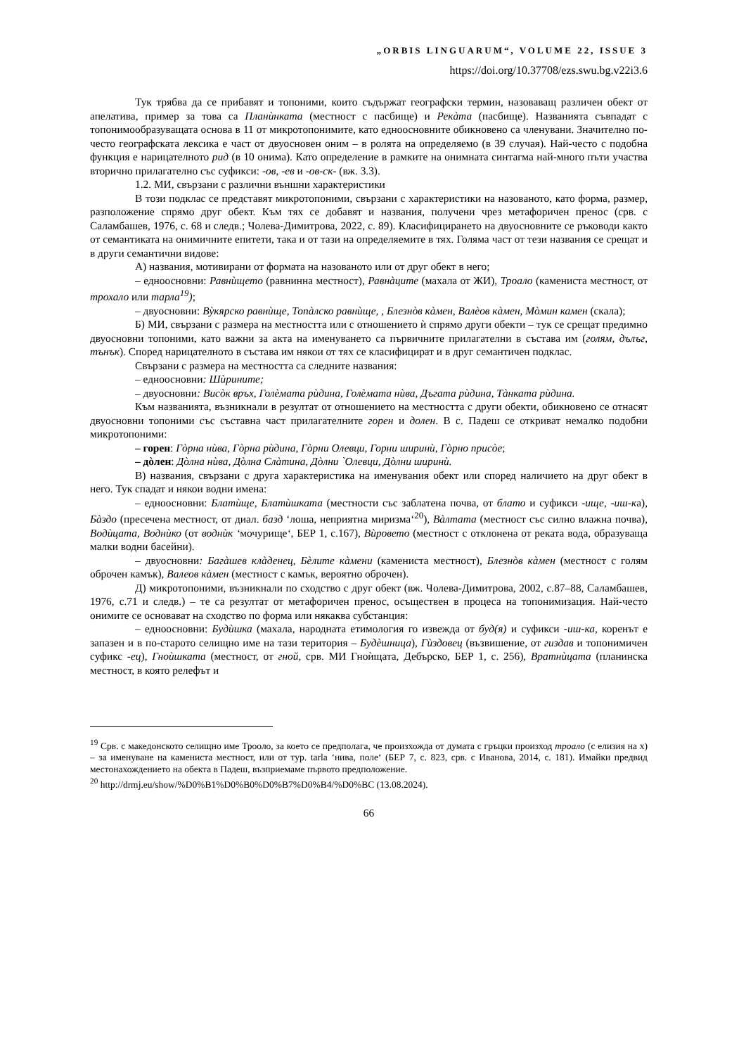„ORBIS LINGUARUM“, VOLUME 22, ISSUE 3
https://doi.org/10.37708/ezs.swu.bg.v22i3.6
Тук трябва да се прибавят и топоними, които съдържат географски термин, назоваващ различен обект от апелатива, пример за това са Планѝнката (местност с пасбище) и Рекàта (пасбище). Названията съвпадат с топонимообразуващата основа в 11 от микротопонимите, като едноосновните обикновено са членувани. Значително по-често географската лексика е част от двуосновен оним – в ролята на определяемо (в 39 случая). Най-често с подобна функция е нарицателното рид (в 10 онима). Като определение в рамките на онимната синтагма най-много пъти участва вторично прилагателно със суфикси: -ов, -ев и -ов-ск- (вж. 3.3).
1.2. МИ, свързани с различни външни характеристики
В този подклас се представят микротопоними, свързани с характеристики на назованото, като форма, размер, разположение спрямо друг обект. Към тях се добавят и названия, получени чрез метафоричен пренос (срв. с Саламбашев, 1976, с. 68 и следв.; Чолева-Димитрова, 2022, с. 89). Класифицирането на двуосновните се ръководи както от семантиката на онимичните епитети, така и от тази на определяемите в тях. Голяма част от тези названия се срещат и в други семантични видове:
А) названия, мотивирани от формата на назованото или от друг обект в него;
– едноосновни: Равнѝщето (равнинна местност), Равнàците (махала от ЖИ), Троало (камениста местност, от трохало или тарла<sup>19</sup>);
– двуосновни: Вỳкярско равнѝще, Топàлско равнѝще, , Блезнòв кàмен, Валèов кàмен, Мòмин камен (скала);
Б) МИ, свързани с размера на местността или с отношението ѝ спрямо други обекти – тук се срещат предимно двуосновни топоними, като важни за акта на именуването са първичните прилагателни в състава им (голям, дълъг, тънък). Според нарицателното в състава им някои от тях се класифицират и в друг семантичен подклас.
Свързани с размера на местността са следните названия:
– едноосновни: Шѝрините;
– двуосновни: Висòк връх, Голèмата рѝдина, Голèмата нѝва, Дъгата рѝдина, Тàнката рѝдина.
Към названията, възникнали в резултат от отношението на местността с други обекти, обикновено се отнасят двуосновни топоними със съставна част прилагателните горен и долен. В с. Падеш се откриват немалко подобни микротопоними:
– горен: Гòрна нѝва, Гòрна рѝдина, Гòрни Олевци, Горни ширинѝ, Гòрно присòе;
– дòлен: Дòлна нѝва, Дòлна Слàтина, Дòлни `Олевци, Дòлни ширинѝ.
В) названия, свързани с друга характеристика на именувания обект или според наличието на друг обект в него. Тук спадат и някои водни имена:
– едноосновни: Блатѝще, Блатѝшката (местности със заблатена почва, от блато и суфикси -ище, -иш-ка), Бàздо (пресечена местност, от диал. базд ‘лоша, неприятна миризма‘<sup>20</sup>), Вàлтата (местност със силно влажна почва), Водѝцата, Воднѝко (от воднѝк ‘мочурище‘, БЕР 1, с.167), Вѝровето (местност с отклонена от реката вода, образуваща малки водни басейни).
– двуосновни: Багàшев клàденец, Бèлите кàмени (камениста местност), Блезнòв кàмен (местност с голям оброчен камък), Валеов кàмен (местност с камък, вероятно оброчен).
Д) микротопоними, възникнали по сходство с друг обект (вж. Чолева-Димитрова, 2002, с.87–88, Саламбашев, 1976, с.71 и следв.) – те са резултат от метафоричен пренос, осъществен в процеса на топонимизация. Най-често онимите се основават на сходство по форма или някаква субстанция:
– едноосновни: Будѝшка (махала, народната етимология го извежда от буд(я) и суфикси -иш-ка, коренът е запазен и в по-старото селищно име на тази територия – Будèшница), Гѝздовец (възвишение, от гиздав и топонимичен суфикс -ец), Гноѝшката (местност, от гной, срв. МИ Гноѝщата, Дебърско, БЕР 1, с. 256), Вратнѝцата (планинска местност, в която релефът и
<sup>19</sup> Срв. с македонското селищно име Трооло, за което се предполага, че произхожда от думата с гръцки произход троало (с елизия на х) – за именуване на камениста местност, или от тур. tarla ‘нива, поле‘ (БЕР 7, с. 823, срв. с Иванова, 2014, с. 181). Имайки предвид местонахождението на обекта в Падеш, възприемаме първото предположение.
<sup>20</sup> http://drmj.eu/show/%D0%B1%D0%B0%D0%B7%D0%B4/%D0%BC (13.08.2024).
66